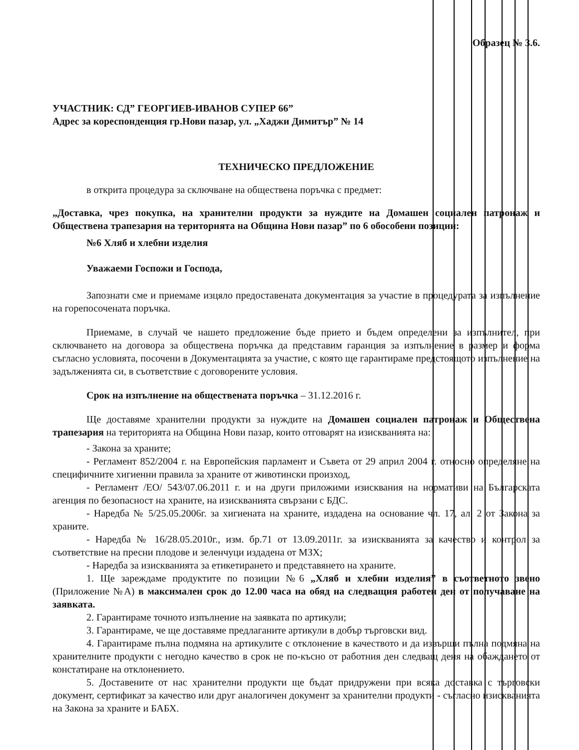Образец № 3.6.
УЧАСТНИК: СД” ГЕОРГИЕВ-ИВАНОВ СУПЕР 66”
Адрес за кореспонденция гр.Нови пазар, ул. „Хаджи Димитър” № 14
ТЕХНИЧЕСКО ПРЕДЛОЖЕНИЕ
в открита процедура за сключване на обществена поръчка с предмет:
„Доставка, чрез покупка, на хранителни продукти за нуждите на Домашен социален патронаж и Обществена трапезария на територията на Община Нови пазар” по 6 обособени позиции:
№6 Хляб и хлебни изделия
Уважаеми Госпожи и Господа,
Запознати сме и приемаме изцяло предоставената документация за участие в процедурата за изпълнение на горепосочената поръчка.
Приемаме, в случай че нашето предложение бъде прието и бъдем определени за изпълнител, при сключването на договора за обществена поръчка да представим гаранция за изпълнение в размер и форма съгласно условията, посочени в Документацията за участие, с която ще гарантираме предстоящото изпълнение на задълженията си, в съответствие с договорените условия.
Срок на изпълнение на обществената поръчка – 31.12.2016 г.
Ще доставяме хранителни продукти за нуждите на Домашен социален патронаж и Обществена трапезария на територията на Община Нови пазар, които отговарят на изискванията на:
- Закона за храните;
- Регламент 852/2004 г. на Европейския парламент и Съвета от 29 април 2004 г. относно определяне на специфичните хигиенни правила за храните от животински произход,
- Регламент /ЕО/ 543/07.06.2011 г. и на други приложими изисквания на нормативи на Българската агенция по безопасност на храните, на изискванията свързани с БДС.
- Наредба № 5/25.05.2006г. за хигиената на храните, издадена на основание чл. 17, ал. 2 от Закона за храните.
- Наредба № 16/28.05.2010г., изм. бр.71 от 13.09.2011г. за изискванията за качество и контрол за съответствие на пресни плодове и зеленчуци издадена от МЗХ;
- Наредба за изискванията за етикетирането и представянето на храните.
1. Ще зареждаме продуктите по позиции №6 „Хляб и хлебни изделия” в съответното звено (Приложение №А) в максимален срок до 12.00 часа на обяд на следващия работен ден от получаване на заявката.
2. Гарантираме точното изпълнение на заявката по артикули;
3. Гарантираме, че ще доставяме предлаганите артикули в добър търговски вид.
4. Гарантираме пълна подмяна на артикулите с отклонение в качеството и да извърши пълна подмяна на хранителните продукти с негодно качество в срок не по-късно от работния ден следващ деня на обаждането от констатиране на отклонението.
5. Доставените от нас хранителни продукти ще бъдат придружени при всяка доставка с търговски документ, сертификат за качество или друг аналогичен документ за хранителни продукти - съгласно изискванията на Закона за храните и БАБХ.